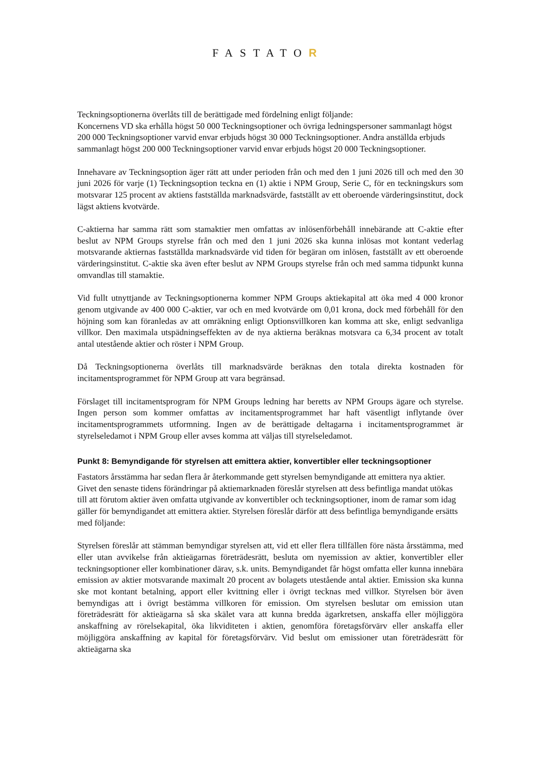FASTATOR
Teckningsoptionerna överlåts till de berättigade med fördelning enligt följande:
Koncernens VD ska erhålla högst 50 000 Teckningsoptioner och övriga ledningspersoner sammanlagt högst 200 000 Teckningsoptioner varvid envar erbjuds högst 30 000 Teckningsoptioner. Andra anställda erbjuds sammanlagt högst 200 000 Teckningsoptioner varvid envar erbjuds högst 20 000 Teckningsoptioner.
Innehavare av Teckningsoption äger rätt att under perioden från och med den 1 juni 2026 till och med den 30 juni 2026 för varje (1) Teckningsoption teckna en (1) aktie i NPM Group, Serie C, för en teckningskurs som motsvarar 125 procent av aktiens fastställda marknadsvärde, fastställt av ett oberoende värderingsinstitut, dock lägst aktiens kvotvärde.
C-aktierna har samma rätt som stamaktier men omfattas av inlösenförbehåll innebärande att C-aktie efter beslut av NPM Groups styrelse från och med den 1 juni 2026 ska kunna inlösas mot kontant vederlag motsvarande aktiernas fastställda marknadsvärde vid tiden för begäran om inlösen, fastställt av ett oberoende värderingsinstitut. C-aktie ska även efter beslut av NPM Groups styrelse från och med samma tidpunkt kunna omvandlas till stamaktie.
Vid fullt utnyttjande av Teckningsoptionerna kommer NPM Groups aktiekapital att öka med 4 000 kronor genom utgivande av 400 000 C-aktier, var och en med kvotvärde om 0,01 krona, dock med förbehåll för den höjning som kan föranledas av att omräkning enligt Optionsvillkoren kan komma att ske, enligt sedvanliga villkor. Den maximala utspädningseffekten av de nya aktierna beräknas motsvara ca 6,34 procent av totalt antal utestående aktier och röster i NPM Group.
Då Teckningsoptionerna överlåts till marknadsvärde beräknas den totala direkta kostnaden för incitamentsprogrammet för NPM Group att vara begränsad.
Förslaget till incitamentsprogram för NPM Groups ledning har beretts av NPM Groups ägare och styrelse. Ingen person som kommer omfattas av incitamentsprogrammet har haft väsentligt inflytande över incitamentsprogrammets utformning. Ingen av de berättigade deltagarna i incitamentsprogrammet är styrelseledamot i NPM Group eller avses komma att väljas till styrelseledamot.
Punkt 8: Bemyndigande för styrelsen att emittera aktier, konvertibler eller teckningsoptioner
Fastators årsstämma har sedan flera år återkommande gett styrelsen bemyndigande att emittera nya aktier. Givet den senaste tidens förändringar på aktiemarknaden föreslår styrelsen att dess befintliga mandat utökas till att förutom aktier även omfatta utgivande av konvertibler och teckningsoptioner, inom de ramar som idag gäller för bemyndigandet att emittera aktier. Styrelsen föreslår därför att dess befintliga bemyndigande ersätts med följande:
Styrelsen föreslår att stämman bemyndigar styrelsen att, vid ett eller flera tillfällen före nästa årsstämma, med eller utan avvikelse från aktieägarnas företrädesrätt, besluta om nyemission av aktier, konvertibler eller teckningsoptioner eller kombinationer därav, s.k. units. Bemyndigandet får högst omfatta eller kunna innebära emission av aktier motsvarande maximalt 20 procent av bolagets utestående antal aktier. Emission ska kunna ske mot kontant betalning, apport eller kvittning eller i övrigt tecknas med villkor. Styrelsen bör även bemyndigas att i övrigt bestämma villkoren för emission. Om styrelsen beslutar om emission utan företrädesrätt för aktieägarna så ska skälet vara att kunna bredda ägarkretsen, anskaffa eller möjliggöra anskaffning av rörelsekapital, öka likviditeten i aktien, genomföra företagsförvärv eller anskaffa eller möjliggöra anskaffning av kapital för företagsförvärv. Vid beslut om emissioner utan företrädesrätt för aktieägarna ska